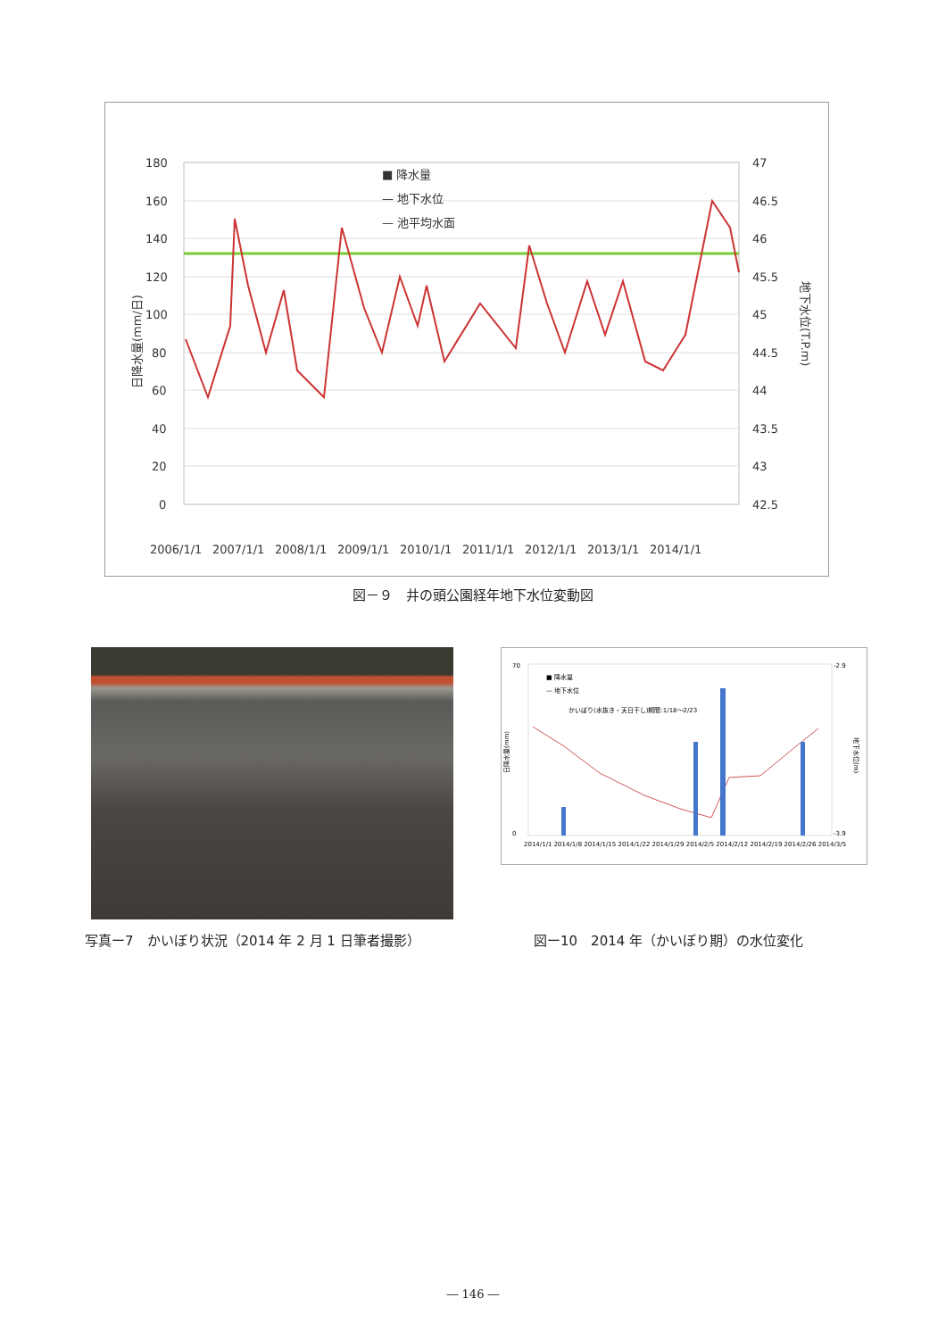180
160
140
120
100
80
60
40
20
0
47
46.5
46
45.5
45
44.5
44
43.5
43
42.5
■ 降水量
— 地下水位
— 池平均水面
日降水量(mm/日)
地下水位(T.P.m)
2006/1/1
2007/1/1
2008/1/1
2009/1/1
2010/1/1
2011/1/1
2012/1/1
2013/1/1
2014/1/1
図－９　井の頭公園経年地下水位変動図
■ 降水量
— 地下水位
かいぼり(水抜き・天日干し)期間:1/18～2/23
70
0
日降水量(mm)
-2.9
-3.9
地下水位(m)
2014/1/1 2014/1/8 2014/1/15 2014/1/22 2014/1/29 2014/2/5 2014/2/12 2014/2/19 2014/2/26 2014/3/5
写真ー7　かいぼり状況（2014 年 2 月 1 日筆者撮影）
図ー10　2014 年（かいぼり期）の水位変化
― 146 ―